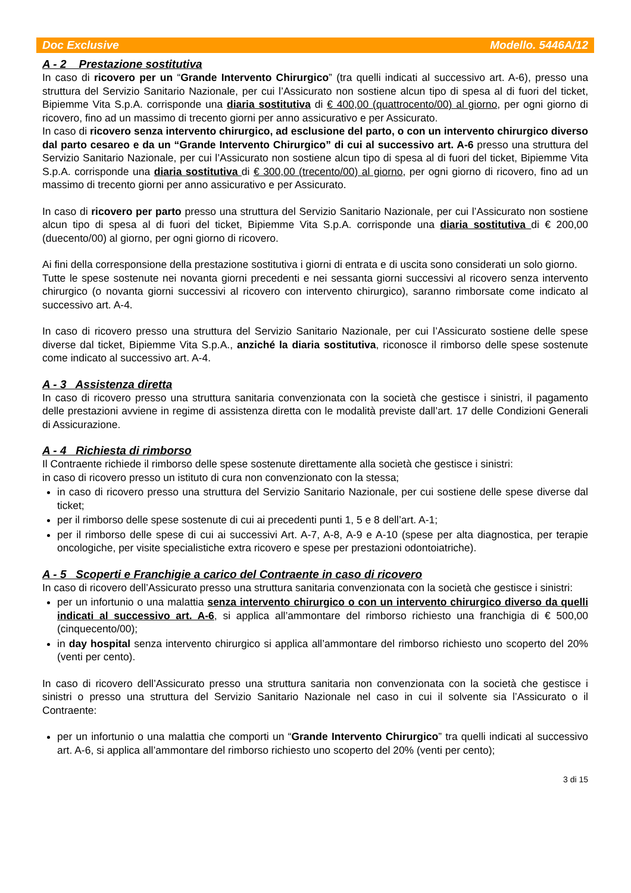Doc Exclusive Modello. 5446A/12
A - 2 Prestazione sostitutiva
In caso di ricovero per un “Grande Intervento Chirurgico” (tra quelli indicati al successivo art. A-6), presso una struttura del Servizio Sanitario Nazionale, per cui l’Assicurato non sostiene alcun tipo di spesa al di fuori del ticket, Bipiemme Vita S.p.A. corrisponde una diaria sostitutiva di € 400,00 (quattrocento/00) al giorno, per ogni giorno di ricovero, fino ad un massimo di trecento giorni per anno assicurativo e per Assicurato.
In caso di ricovero senza intervento chirurgico, ad esclusione del parto, o con un intervento chirurgico diverso dal parto cesareo e da un “Grande Intervento Chirurgico” di cui al successivo art. A-6 presso una struttura del Servizio Sanitario Nazionale, per cui l’Assicurato non sostiene alcun tipo di spesa al di fuori del ticket, Bipiemme Vita S.p.A. corrisponde una diaria sostitutiva di € 300,00 (trecento/00) al giorno, per ogni giorno di ricovero, fino ad un massimo di trecento giorni per anno assicurativo e per Assicurato.
In caso di ricovero per parto presso una struttura del Servizio Sanitario Nazionale, per cui l’Assicurato non sostiene alcun tipo di spesa al di fuori del ticket, Bipiemme Vita S.p.A. corrisponde una diaria sostitutiva di € 200,00 (duecento/00) al giorno, per ogni giorno di ricovero.
Ai fini della corresponsione della prestazione sostitutiva i giorni di entrata e di uscita sono considerati un solo giorno.
Tutte le spese sostenute nei novanta giorni precedenti e nei sessanta giorni successivi al ricovero senza intervento chirurgico (o novanta giorni successivi al ricovero con intervento chirurgico), saranno rimborsate come indicato al successivo art. A-4.
In caso di ricovero presso una struttura del Servizio Sanitario Nazionale, per cui l’Assicurato sostiene delle spese diverse dal ticket, Bipiemme Vita S.p.A., anziché la diaria sostitutiva, riconosce il rimborso delle spese sostenute come indicato al successivo art. A-4.
A - 3 Assistenza diretta
In caso di ricovero presso una struttura sanitaria convenzionata con la società che gestisce i sinistri, il pagamento delle prestazioni avviene in regime di assistenza diretta con le modalità previste dall’art. 17 delle Condizioni Generali di Assicurazione.
A - 4 Richiesta di rimborso
Il Contraente richiede il rimborso delle spese sostenute direttamente alla società che gestisce i sinistri:
in caso di ricovero presso un istituto di cura non convenzionato con la stessa;
in caso di ricovero presso una struttura del Servizio Sanitario Nazionale, per cui sostiene delle spese diverse dal ticket;
per il rimborso delle spese sostenute di cui ai precedenti punti 1, 5 e 8 dell’art. A-1;
per il rimborso delle spese di cui ai successivi Art. A-7, A-8, A-9 e A-10 (spese per alta diagnostica, per terapie oncologiche, per visite specialistiche extra ricovero e spese per prestazioni odontoiatriche).
A - 5 Scoperti e Franchigie a carico del Contraente in caso di ricovero
In caso di ricovero dell’Assicurato presso una struttura sanitaria convenzionata con la società che gestisce i sinistri:
per un infortunio o una malattia senza intervento chirurgico o con un intervento chirurgico diverso da quelli indicati al successivo art. A-6, si applica all’ammontare del rimborso richiesto una franchigia di € 500,00 (cinquecento/00);
in day hospital senza intervento chirurgico si applica all’ammontare del rimborso richiesto uno scoperto del 20% (venti per cento).
In caso di ricovero dell’Assicurato presso una struttura sanitaria non convenzionata con la società che gestisce i sinistri o presso una struttura del Servizio Sanitario Nazionale nel caso in cui il solvente sia l’Assicurato o il Contraente:
per un infortunio o una malattia che comporti un “Grande Intervento Chirurgico” tra quelli indicati al successivo art. A-6, si applica all’ammontare del rimborso richiesto uno scoperto del 20% (venti per cento);
3 di 15